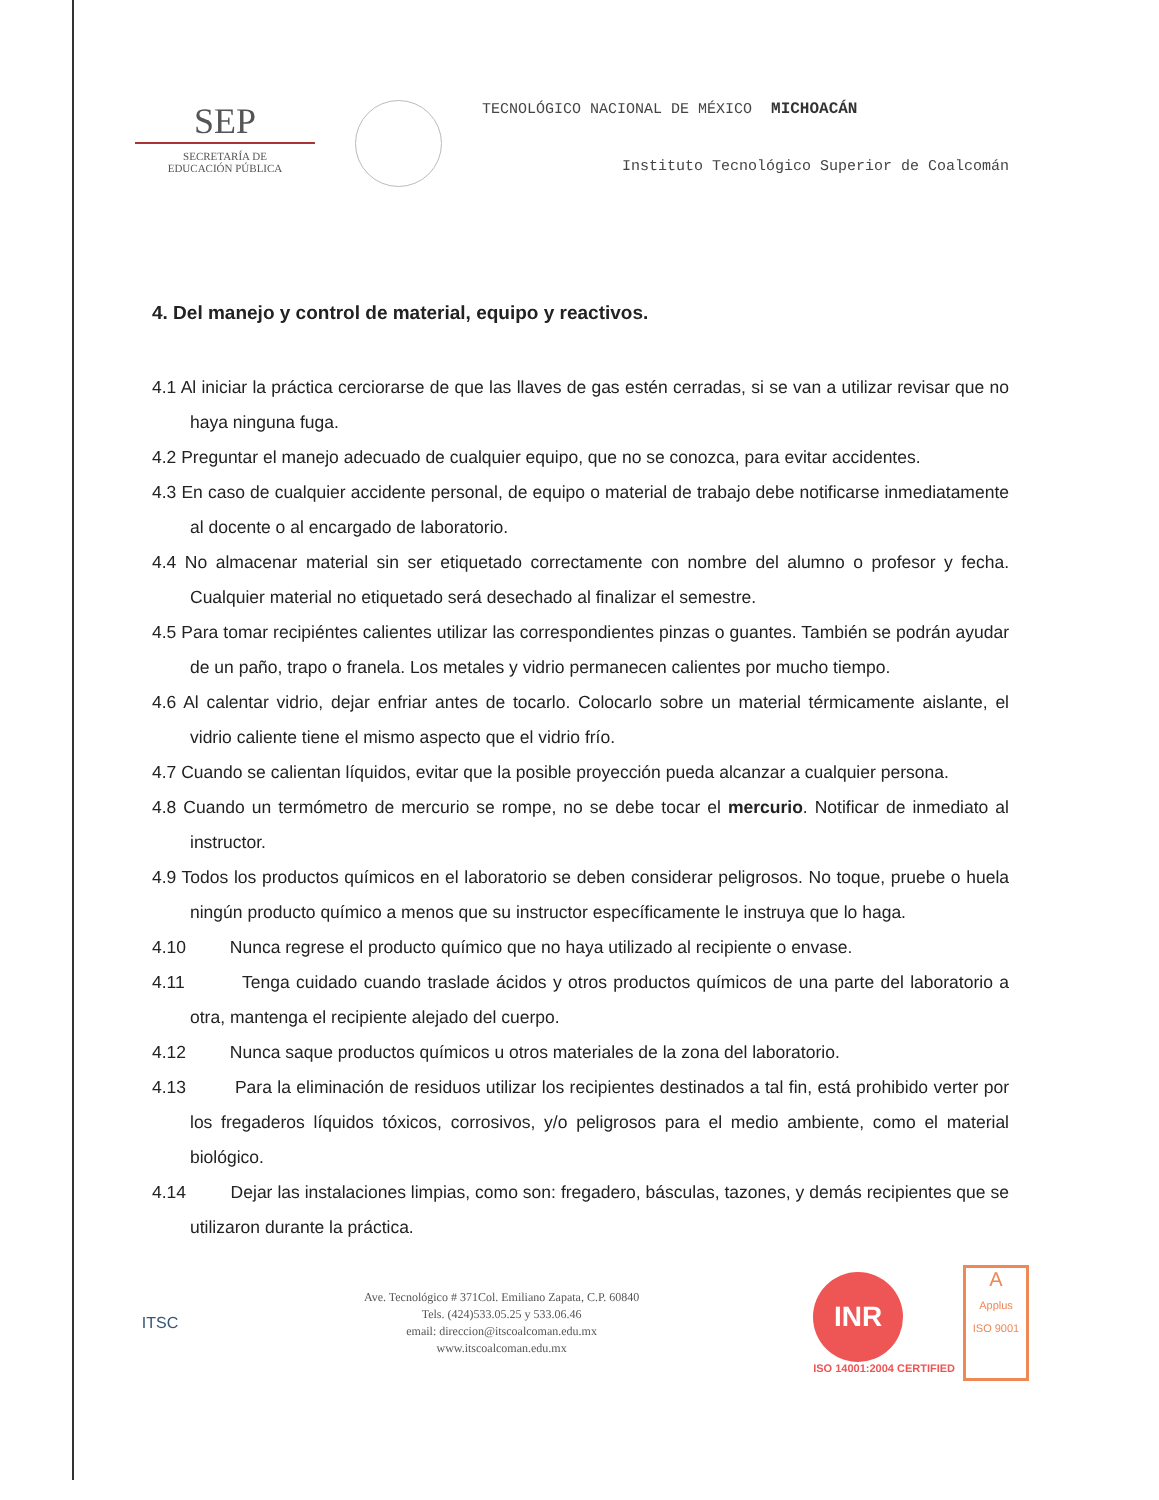SEP
SECRETARÍA DE
EDUCACIÓN PÚBLICA
TECNOLÓGICO NACIONAL DE MÉXICO MICHOACÁN
Instituto Tecnológico Superior de Coalcomán
4. Del manejo y control de material, equipo y reactivos.
4.1 Al iniciar la práctica cerciorarse de que las llaves de gas estén cerradas, si se van a utilizar revisar que no haya ninguna fuga.
4.2 Preguntar el manejo adecuado de cualquier equipo, que no se conozca, para evitar accidentes.
4.3 En caso de cualquier accidente personal, de equipo o material de trabajo debe notificarse inmediatamente al docente o al encargado de laboratorio.
4.4 No almacenar material sin ser etiquetado correctamente con nombre del alumno o profesor y fecha. Cualquier material no etiquetado será desechado al finalizar el semestre.
4.5 Para tomar recipiéntes calientes utilizar las correspondientes pinzas o guantes. También se podrán ayudar de un paño, trapo o franela. Los metales y vidrio permanecen calientes por mucho tiempo.
4.6 Al calentar vidrio, dejar enfriar antes de tocarlo. Colocarlo sobre un material térmicamente aislante, el vidrio caliente tiene el mismo aspecto que el vidrio frío.
4.7 Cuando se calientan líquidos, evitar que la posible proyección pueda alcanzar a cualquier persona.
4.8 Cuando un termómetro de mercurio se rompe, no se debe tocar el mercurio. Notificar de inmediato al instructor.
4.9 Todos los productos químicos en el laboratorio se deben considerar peligrosos. No toque, pruebe o huela ningún producto químico a menos que su instructor específicamente le instruya que lo haga.
4.10 Nunca regrese el producto químico que no haya utilizado al recipiente o envase.
4.11 Tenga cuidado cuando traslade ácidos y otros productos químicos de una parte del laboratorio a otra, mantenga el recipiente alejado del cuerpo.
4.12 Nunca saque productos químicos u otros materiales de la zona del laboratorio.
4.13 Para la eliminación de residuos utilizar los recipientes destinados a tal fin, está prohibido verter por los fregaderos líquidos tóxicos, corrosivos, y/o peligrosos para el medio ambiente, como el material biológico.
4.14 Dejar las instalaciones limpias, como son: fregadero, básculas, tazones, y demás recipientes que se utilizaron durante la práctica.
ITSC
Ave. Tecnológico # 371Col. Emiliano Zapata, C.P. 60840
Tels. (424)533.05.25 y 533.06.46
email: direccion@itscoalcoman.edu.mx
www.itscoalcoman.edu.mx
INR
ISO 14001:2004 CERTIFIED
A
Applus
ISO 9001